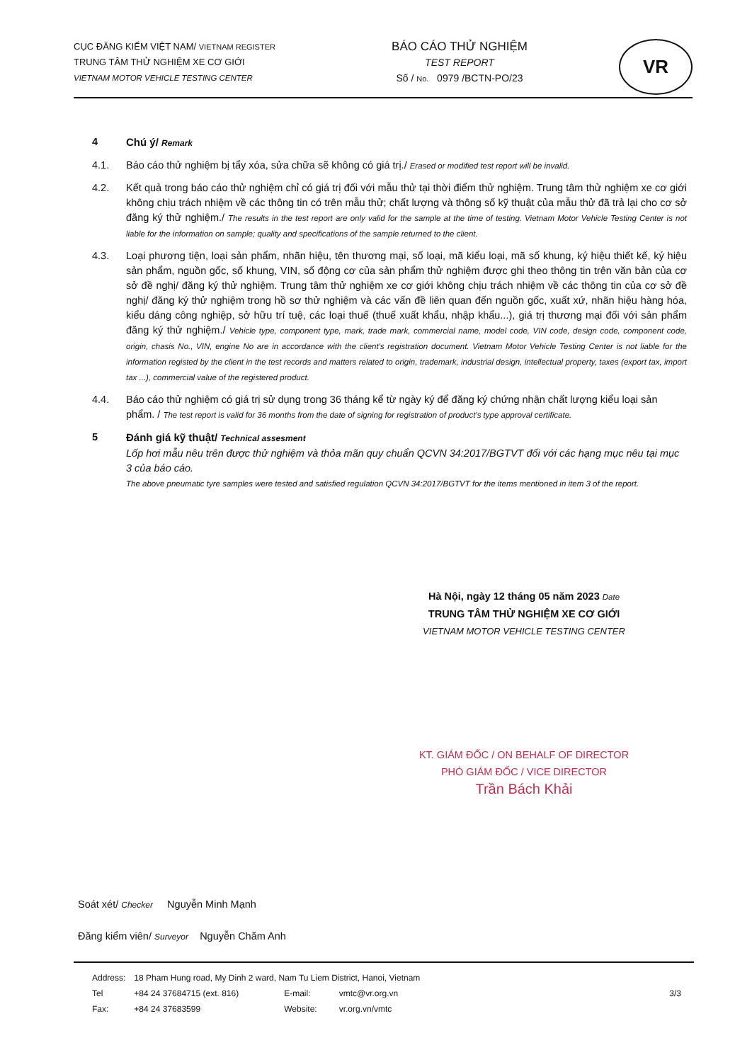CỤC ĐĂNG KIỂM VIỆT NAM/ VIETNAM REGISTER
TRUNG TÂM THỬ NGHIỆM XE CƠ GIỚI
VIETNAM MOTOR VEHICLE TESTING CENTER
BÁO CÁO THỬ NGHIỆM
TEST REPORT
Số / No. 0979 /BCTN-PO/23
VR
4 Chú ý/ Remark
4.1. Báo cáo thử nghiệm bị tẩy xóa, sửa chữa sẽ không có giá trị./ Erased or modified test report will be invalid.
4.2. Kết quả trong báo cáo thử nghiệm chỉ có giá trị đối với mẫu thử tại thời điểm thử nghiệm. Trung tâm thử nghiệm xe cơ giới không chịu trách nhiệm về các thông tin có trên mẫu thử; chất lượng và thông số kỹ thuật của mẫu thử đã trả lại cho cơ sở đăng ký thử nghiệm./ The results in the test report are only valid for the sample at the time of testing. Vietnam Motor Vehicle Testing Center is not liable for the information on sample; quality and specifications of the sample returned to the client.
4.3. Loại phương tiện, loại sản phẩm, nhãn hiệu, tên thương mại, số loại, mã kiểu loại, mã số khung, ký hiệu thiết kế, ký hiệu sản phẩm, nguồn gốc, số khung, VIN, số động cơ của sản phẩm thử nghiệm được ghi theo thông tin trên văn bản của cơ sở đề nghị/ đăng ký thử nghiệm. Trung tâm thử nghiệm xe cơ giới không chịu trách nhiệm về các thông tin của cơ sở đề nghị/ đăng ký thử nghiệm trong hồ sơ thử nghiệm và các vấn đề liên quan đến nguồn gốc, xuất xứ, nhãn hiệu hàng hóa, kiểu dáng công nghiệp, sở hữu trí tuệ, các loại thuế (thuế xuất khẩu, nhập khẩu...), giá trị thương mại đối với sản phẩm đăng ký thử nghiệm./ Vehicle type, component type, mark, trade mark, commercial name, model code, VIN code, design code, component code, origin, chasis No., VIN, engine No are in accordance with the client's registration document. Vietnam Motor Vehicle Testing Center is not liable for the information registed by the client in the test records and matters related to origin, trademark, industrial design, intellectual property, taxes (export tax, import tax ...), commercial value of the registered product.
4.4. Báo cáo thử nghiệm có giá trị sử dụng trong 36 tháng kể từ ngày ký để đăng ký chứng nhận chất lượng kiểu loại sản phẩm. / The test report is valid for 36 months from the date of signing for registration of product's type approval certificate.
5 Đánh giá kỹ thuật/ Technical assesment
Lốp hơi mẫu nêu trên được thử nghiệm và thỏa mãn quy chuẩn QCVN 34:2017/BGTVT đối với các hạng mục nêu tại mục 3 của báo cáo.
The above pneumatic tyre samples were tested and satisfied regulation QCVN 34:2017/BGTVT for the items mentioned in item 3 of the report.
Hà Nội, ngày 12 tháng 05 năm 2023 Date
TRUNG TÂM THỬ NGHIỆM XE CƠ GIỚI
VIETNAM MOTOR VEHICLE TESTING CENTER
KT. GIÁM ĐỐC / ON BEHALF OF DIRECTOR
PHÓ GIÁM ĐỐC / VICE DIRECTOR
Trần Bách Khải
Soát xét/ Checker Nguyễn Minh Mạnh
Đăng kiểm viên/ Surveyor Nguyễn Chăm Anh
| Address: | 18 Pham Hung road, My Dinh 2 ward, Nam Tu Liem District, Hanoi, Vietnam | | | |
| Tel | +84 24 37684715 (ext. 816) | E-mail: | vmtc@vr.org.vn | 3/3 |
| Fax: | +84 24 37683599 | Website: | vr.org.vn/vmtc | |